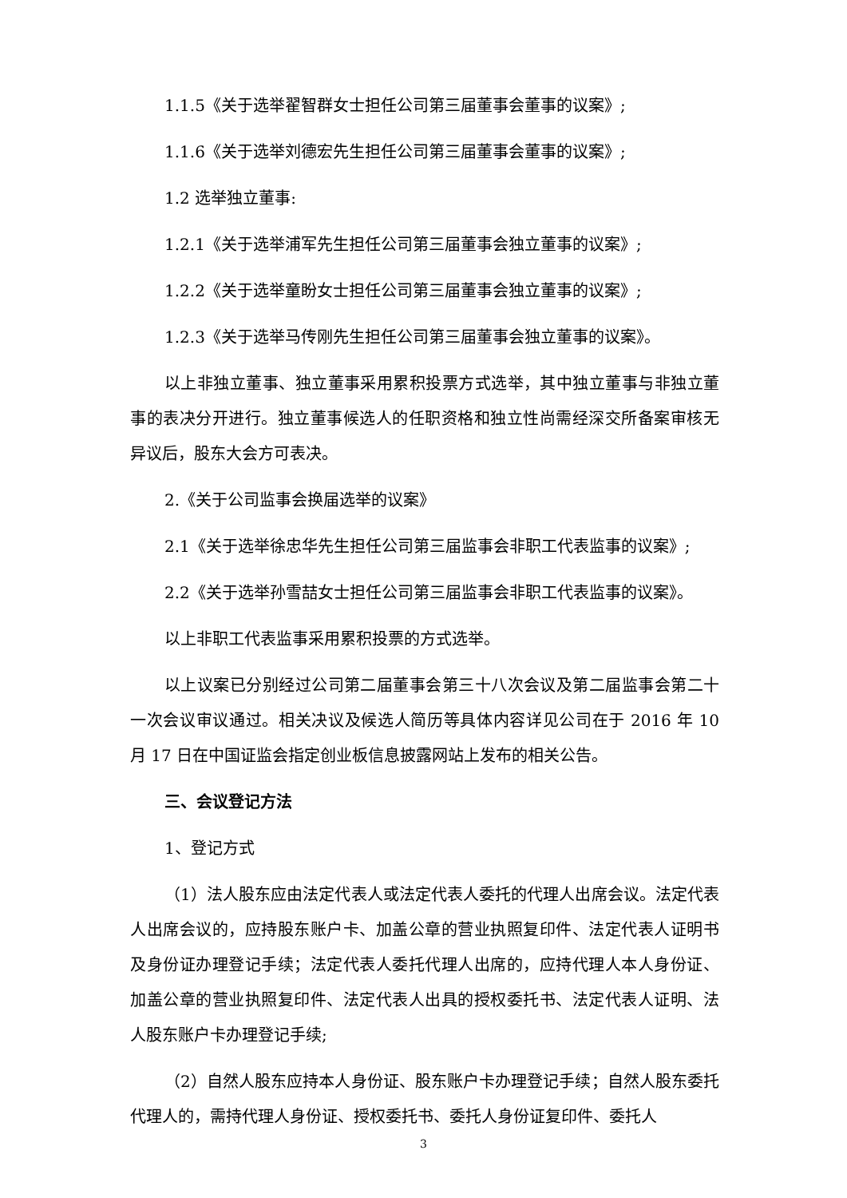1.1.5《关于选举翟智群女士担任公司第三届董事会董事的议案》;
1.1.6《关于选举刘德宏先生担任公司第三届董事会董事的议案》;
1.2 选举独立董事:
1.2.1《关于选举浦军先生担任公司第三届董事会独立董事的议案》;
1.2.2《关于选举童盼女士担任公司第三届董事会独立董事的议案》;
1.2.3《关于选举马传刚先生担任公司第三届董事会独立董事的议案》。
以上非独立董事、独立董事采用累积投票方式选举，其中独立董事与非独立董事的表决分开进行。独立董事候选人的任职资格和独立性尚需经深交所备案审核无异议后，股东大会方可表决。
2.《关于公司监事会换届选举的议案》
2.1《关于选举徐忠华先生担任公司第三届监事会非职工代表监事的议案》;
2.2《关于选举孙雪喆女士担任公司第三届监事会非职工代表监事的议案》。
以上非职工代表监事采用累积投票的方式选举。
以上议案已分别经过公司第二届董事会第三十八次会议及第二届监事会第二十一次会议审议通过。相关决议及候选人简历等具体内容详见公司在于 2016 年 10 月 17 日在中国证监会指定创业板信息披露网站上发布的相关公告。
三、会议登记方法
1、登记方式
（1）法人股东应由法定代表人或法定代表人委托的代理人出席会议。法定代表人出席会议的，应持股东账户卡、加盖公章的营业执照复印件、法定代表人证明书及身份证办理登记手续；法定代表人委托代理人出席的，应持代理人本人身份证、加盖公章的营业执照复印件、法定代表人出具的授权委托书、法定代表人证明、法人股东账户卡办理登记手续;
（2）自然人股东应持本人身份证、股东账户卡办理登记手续；自然人股东委托代理人的，需持代理人身份证、授权委托书、委托人身份证复印件、委托人
3